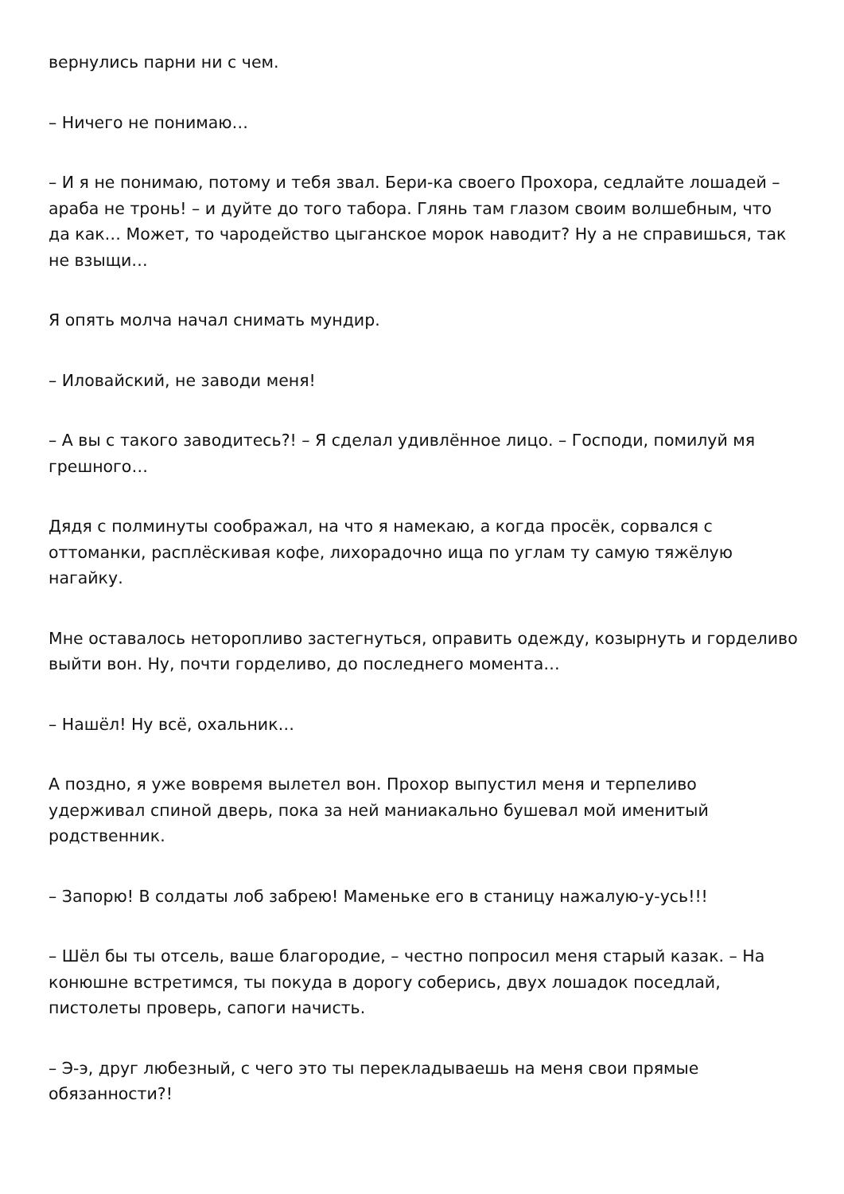вернулись парни ни с чем.
– Ничего не понимаю…
– И я не понимаю, потому и тебя звал. Бери-ка своего Прохора, седлайте лошадей – араба не тронь! – и дуйте до того табора. Глянь там глазом своим волшебным, что да как… Может, то чародейство цыганское морок наводит? Ну а не справишься, так не взыщи…
Я опять молча начал снимать мундир.
– Иловайский, не заводи меня!
– А вы с такого заводитесь?! – Я сделал удивлённое лицо. – Господи, помилуй мя грешного…
Дядя с полминуты соображал, на что я намекаю, а когда просёк, сорвался с оттоманки, расплёскивая кофе, лихорадочно ища по углам ту самую тяжёлую нагайку.
Мне оставалось неторопливо застегнуться, оправить одежду, козырнуть и горделиво выйти вон. Ну, почти горделиво, до последнего момента…
– Нашёл! Ну всё, охальник…
А поздно, я уже вовремя вылетел вон. Прохор выпустил меня и терпеливо удерживал спиной дверь, пока за ней маниакально бушевал мой именитый родственник.
– Запорю! В солдаты лоб забрею! Маменьке его в станицу нажалую-у-усь!!!
– Шёл бы ты отсель, ваше благородие, – честно попросил меня старый казак. – На конюшне встретимся, ты покуда в дорогу соберись, двух лошадок поседлай, пистолеты проверь, сапоги начисть.
– Э-э, друг любезный, с чего это ты перекладываешь на меня свои прямые обязанности?!